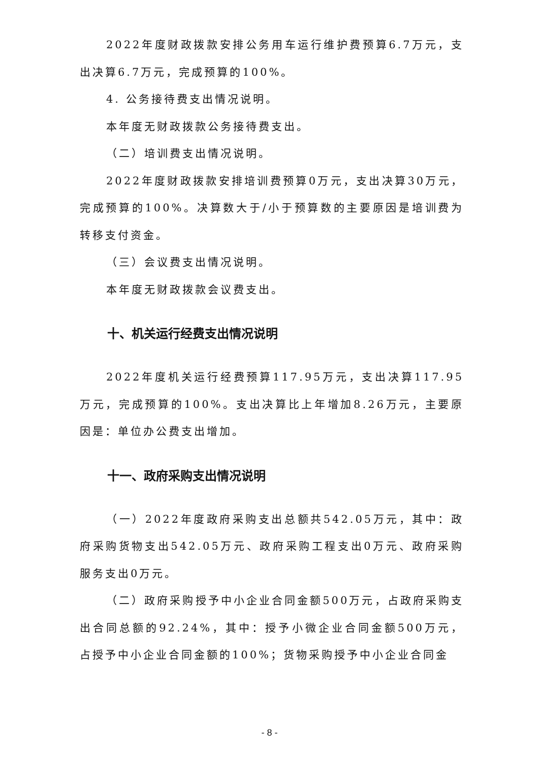2022年度财政拨款安排公务用车运行维护费预算6.7万元，支出决算6.7万元，完成预算的100%。
4. 公务接待费支出情况说明。
本年度无财政拨款公务接待费支出。
（二）培训费支出情况说明。
2022年度财政拨款安排培训费预算0万元，支出决算30万元，完成预算的100%。决算数大于/小于预算数的主要原因是培训费为转移支付资金。
（三）会议费支出情况说明。
本年度无财政拨款会议费支出。
十、机关运行经费支出情况说明
2022年度机关运行经费预算117.95万元，支出决算117.95万元，完成预算的100%。支出决算比上年增加8.26万元，主要原因是：单位办公费支出增加。
十一、政府采购支出情况说明
（一）2022年度政府采购支出总额共542.05万元，其中：政府采购货物支出542.05万元、政府采购工程支出0万元、政府采购服务支出0万元。
（二）政府采购授予中小企业合同金额500万元，占政府采购支出合同总额的92.24%，其中：授予小微企业合同金额500万元，占授予中小企业合同金额的100%；货物采购授予中小企业合同金
- 8 -